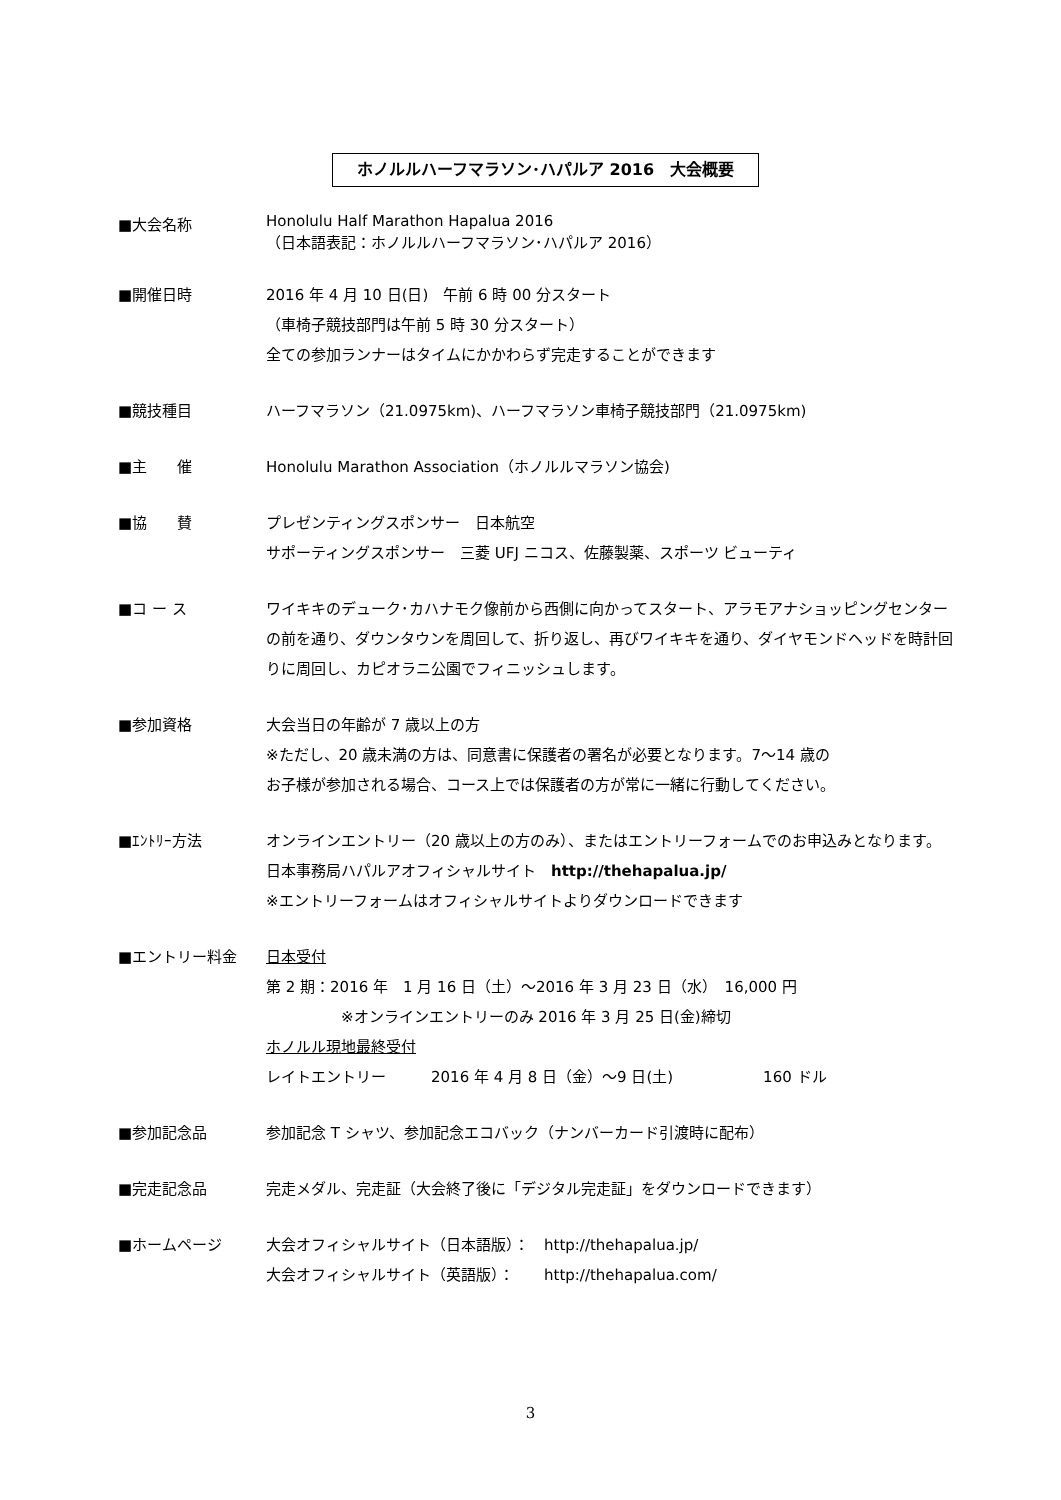ホノルルハーフマラソン･ハパルア 2016　大会概要
■大会名称
Honolulu Half Marathon Hapalua 2016
（日本語表記：ホノルルハーフマラソン･ハパルア 2016）
■開催日時 2016 年 4 月 10 日(日)　午前 6 時 00 分スタート
（車椅子競技部門は午前 5 時 30 分スタート）
全ての参加ランナーはタイムにかかわらず完走することができます
■競技種目 ハーフマラソン（21.0975km)、ハーフマラソン車椅子競技部門（21.0975km)
■主　　催 Honolulu Marathon Association（ホノルルマラソン協会)
■協　　賛 プレゼンティングスポンサー　日本航空
サポーティングスポンサー　三菱 UFJ ニコス、佐藤製薬、スポーツ ビューティ
■コ ー ス ワイキキのデューク･カハナモク像前から西側に向かってスタート、アラモアナショッピングセンターの前を通り、ダウンタウンを周回して、折り返し、再びワイキキを通り、ダイヤモンドヘッドを時計回りに周回し、カピオラニ公園でフィニッシュします。
■参加資格 大会当日の年齢が 7 歳以上の方
※ただし、20 歳未満の方は、同意書に保護者の署名が必要となります。7～14 歳の
お子様が参加される場合、コース上では保護者の方が常に一緒に行動してください。
■ｴﾝﾄﾘｰ方法 オンラインエントリー（20 歳以上の方のみ）、またはエントリーフォームでのお申込みとなります。
日本事務局ハパルアオフィシャルサイト　http://thehapalua.jp/
※エントリーフォームはオフィシャルサイトよりダウンロードできます
■エントリー料金 日本受付
第 2 期：2016 年　1 月 16 日（土）～2016 年 3 月 23 日（水）　16,000 円
※オンラインエントリーのみ 2016 年 3 月 25 日(金)締切
ホノルル現地最終受付
レイトエントリー　　　2016 年 4 月 8 日（金）～9 日(土)　　　　　　160 ドル
■参加記念品 参加記念 T シャツ、参加記念エコバック（ナンバーカード引渡時に配布）
■完走記念品 完走メダル、完走証（大会終了後に「デジタル完走証」をダウンロードできます）
■ホームページ 大会オフィシャルサイト（日本語版）：　http://thehapalua.jp/
大会オフィシャルサイト（英語版）：　　http://thehapalua.com/
3